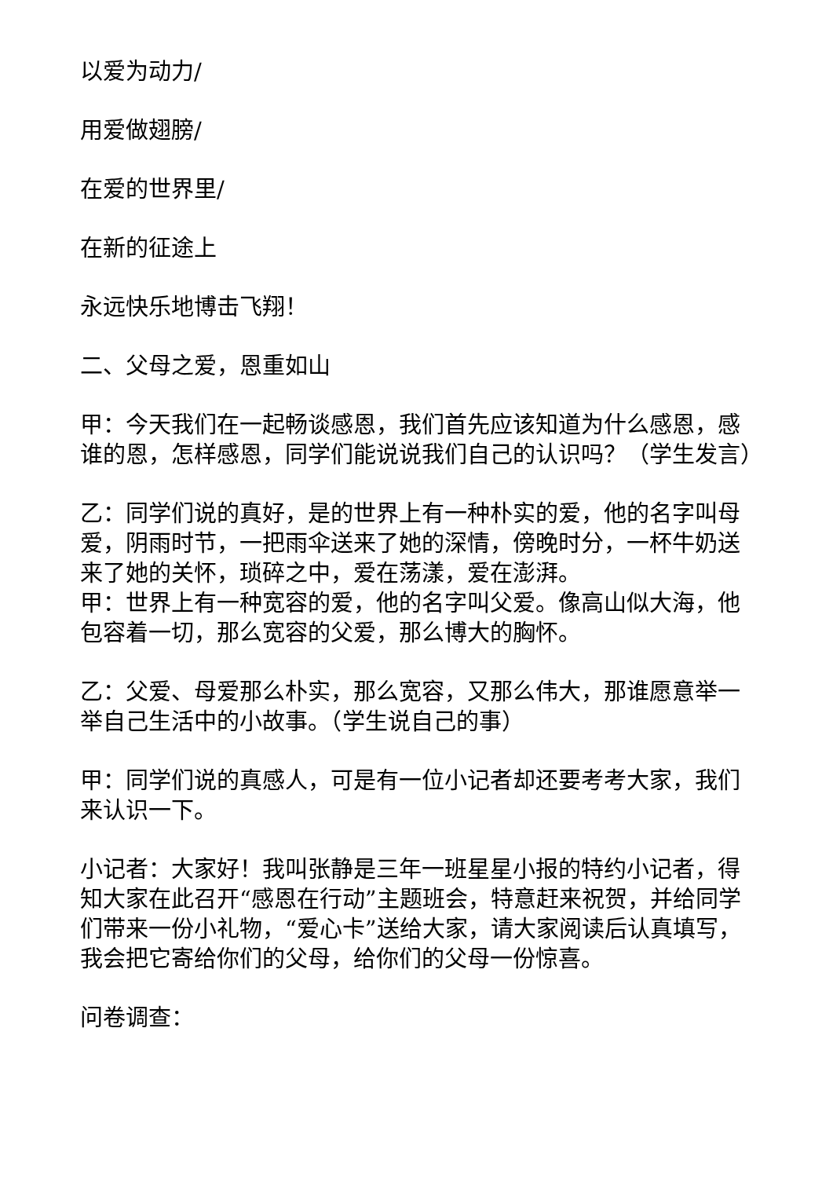以爱为动力/
用爱做翅膀/
在爱的世界里/
在新的征途上
永远快乐地博击飞翔！
二、父母之爱，恩重如山
甲：今天我们在一起畅谈感恩，我们首先应该知道为什么感恩，感谁的恩，怎样感恩，同学们能说说我们自己的认识吗？（学生发言）
乙：同学们说的真好，是的世界上有一种朴实的爱，他的名字叫母爱，阴雨时节，一把雨伞送来了她的深情，傍晚时分，一杯牛奶送来了她的关怀，琐碎之中，爱在荡漾，爱在澎湃。
甲：世界上有一种宽容的爱，他的名字叫父爱。像高山似大海，他包容着一切，那么宽容的父爱，那么博大的胸怀。
乙：父爱、母爱那么朴实，那么宽容，又那么伟大，那谁愿意举一举自己生活中的小故事。（学生说自己的事）
甲：同学们说的真感人，可是有一位小记者却还要考考大家，我们来认识一下。
小记者：大家好！我叫张静是三年一班星星小报的特约小记者，得知大家在此召开“感恩在行动”主题班会，特意赶来祝贺，并给同学们带来一份小礼物，“爱心卡”送给大家，请大家阅读后认真填写，我会把它寄给你们的父母，给你们的父母一份惊喜。
问卷调查：